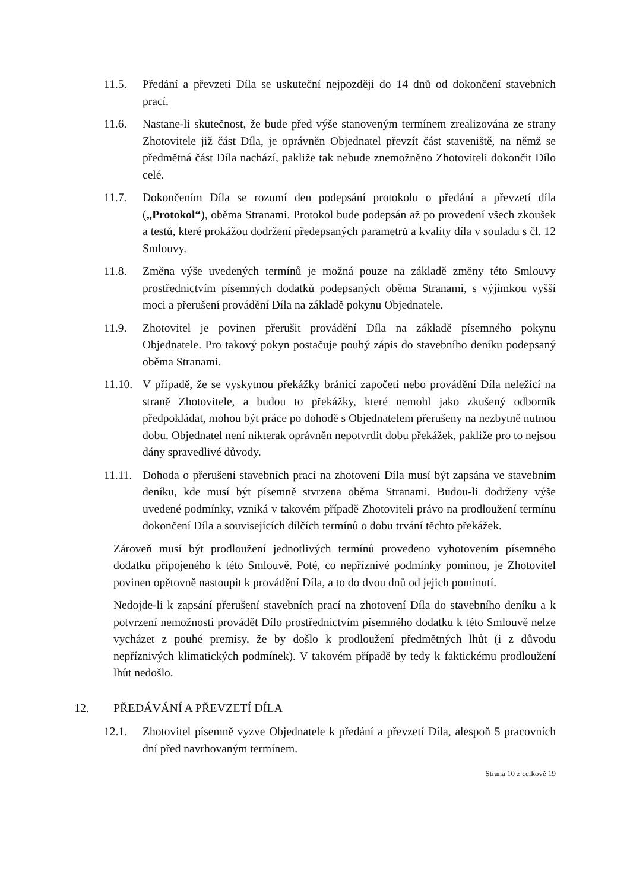11.5. Předání a převzetí Díla se uskuteční nejpozději do 14 dnů od dokončení stavebních prací.
11.6. Nastane-li skutečnost, že bude před výše stanoveným termínem zrealizována ze strany Zhotovitele již část Díla, je oprávněn Objednatel převzít část staveniště, na němž se předmětná část Díla nachází, pakliže tak nebude znemožněno Zhotoviteli dokončit Dílo celé.
11.7. Dokončením Díla se rozumí den podepsání protokolu o předání a převzetí díla („Protokol“), oběma Stranami. Protokol bude podepsán až po provedení všech zkoušek a testů, které prokážou dodržení předepsaných parametrů a kvality díla v souladu s čl. 12 Smlouvy.
11.8. Změna výše uvedených termínů je možná pouze na základě změny této Smlouvy prostřednictvím písemných dodatků podepsaných oběma Stranami, s výjimkou vyšší moci a přerušení provádění Díla na základě pokynu Objednatele.
11.9. Zhotovitel je povinen přerušit provádění Díla na základě písemného pokynu Objednatele. Pro takový pokyn postačuje pouhý zápis do stavebního deníku podepsaný oběma Stranami.
11.10. V případě, že se vyskytnou překážky bránící započetí nebo provádění Díla neležící na straně Zhotovitele, a budou to překážky, které nemohl jako zkušený odborník předpokládat, mohou být práce po dohodě s Objednatelem přerušeny na nezbytně nutnou dobu. Objednatel není nikterak oprávněn nepotvrdit dobu překážek, pakliže pro to nejsou dány spravedlivé důvody.
11.11. Dohoda o přerušení stavebních prací na zhotovení Díla musí být zapsána ve stavebním deníku, kde musí být písemně stvrzena oběma Stranami. Budou-li dodrženy výše uvedené podmínky, vzniká v takovém případě Zhotoviteli právo na prodloužení termínu dokončení Díla a souvisejících dílčích termínů o dobu trvání těchto překážek.
Zároveň musí být prodloužení jednotlivých termínů provedeno vyhotovením písemného dodatku připojeného k této Smlouvě. Poté, co nepříznivé podmínky pominou, je Zhotovitel povinen opětovně nastoupit k provádění Díla, a to do dvou dnů od jejich pominutí.
Nedojde-li k zapsání přerušení stavebních prací na zhotovení Díla do stavebního deníku a k potvrzení nemožnosti provádět Dílo prostřednictvím písemného dodatku k této Smlouvě nelze vycházet z pouhé premisy, že by došlo k prodloužení předmětných lhůt (i z důvodu nepříznivých klimatických podmínek). V takovém případě by tedy k faktickému prodloužení lhůt nedošlo.
12. PŘEDÁVÁNÍ A PŘEVZETÍ DÍLA
12.1. Zhotovitel písemně vyzve Objednatele k předání a převzetí Díla, alespoň 5 pracovních dní před navrhovaným termínem.
Strana 10 z celkově 19